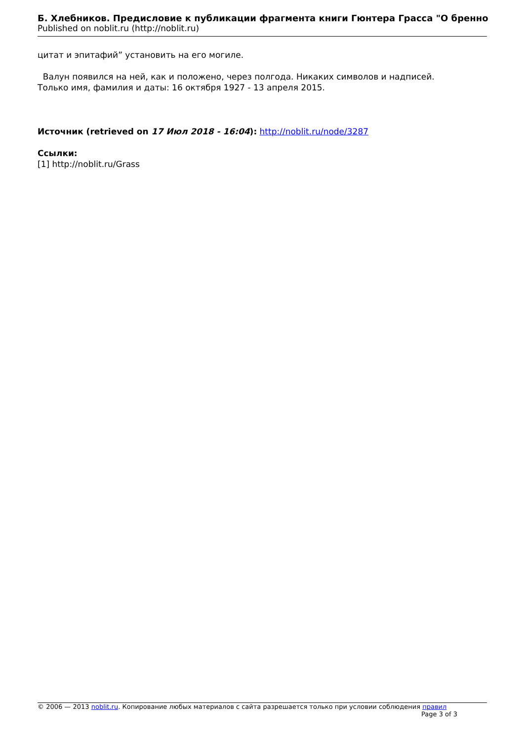Б. Хлебников. Предисловие к публикации фрагмента книги Гюнтера Грасса "О бренно
Published on noblit.ru (http://noblit.ru)
цитат и эпитафий” установить на его могиле.
Валун появился на ней, как и положено, через полгода. Никаких символов и надписей.
Только имя, фамилия и даты: 16 октября 1927 - 13 апреля 2015.
Источник (retrieved on 17 Июл 2018 - 16:04): http://noblit.ru/node/3287
Ссылки:
[1] http://noblit.ru/Grass
© 2006 — 2013 noblit.ru. Копирование любых материалов с сайта разрешается только при условии соблюдения правил
Page 3 of 3